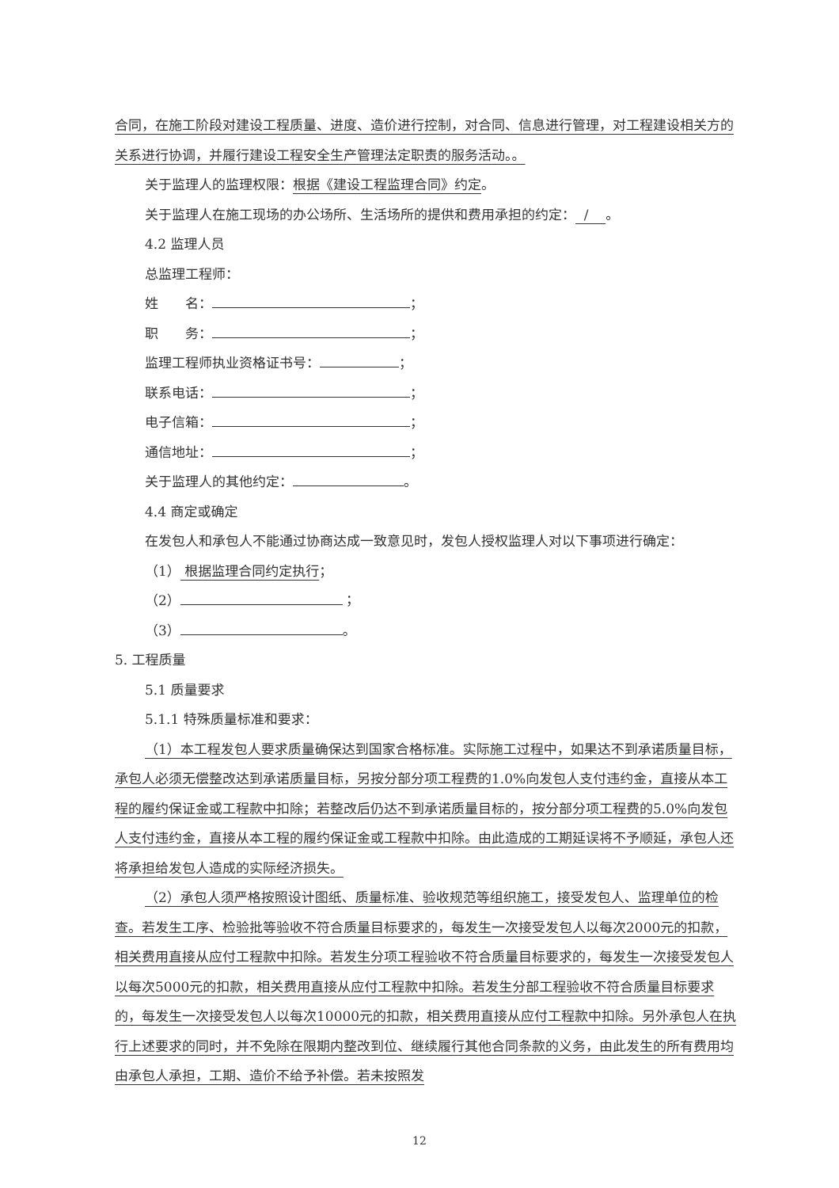合同，在施工阶段对建设工程质量、进度、造价进行控制，对合同、信息进行管理，对工程建设相关方的关系进行协调，并履行建设工程安全生产管理法定职责的服务活动。。
关于监理人的监理权限：根据《建设工程监理合同》约定。
关于监理人在施工现场的办公场所、生活场所的提供和费用承担的约定： / 。
4.2 监理人员
总监理工程师：
姓　　名： ；
职　　务： ；
监理工程师执业资格证书号： ；
联系电话： ；
电子信箱： ；
通信地址： ；
关于监理人的其他约定： 。
4.4 商定或确定
在发包人和承包人不能通过协商达成一致意见时，发包人授权监理人对以下事项进行确定：
（1） 根据监理合同约定执行；
（2） ；
（3） 。
5. 工程质量
5.1 质量要求
5.1.1 特殊质量标准和要求：
（1）本工程发包人要求质量确保达到国家合格标准。实际施工过程中，如果达不到承诺质量目标，承包人必须无偿整改达到承诺质量目标，另按分部分项工程费的1.0%向发包人支付违约金，直接从本工程的履约保证金或工程款中扣除；若整改后仍达不到承诺质量目标的，按分部分项工程费的5.0%向发包人支付违约金，直接从本工程的履约保证金或工程款中扣除。由此造成的工期延误将不予顺延，承包人还将承担给发包人造成的实际经济损失。
（2）承包人须严格按照设计图纸、质量标准、验收规范等组织施工，接受发包人、监理单位的检查。若发生工序、检验批等验收不符合质量目标要求的，每发生一次接受发包人以每次2000元的扣款，相关费用直接从应付工程款中扣除。若发生分项工程验收不符合质量目标要求的，每发生一次接受发包人以每次5000元的扣款，相关费用直接从应付工程款中扣除。若发生分部工程验收不符合质量目标要求的，每发生一次接受发包人以每次10000元的扣款，相关费用直接从应付工程款中扣除。另外承包人在执行上述要求的同时，并不免除在限期内整改到位、继续履行其他合同条款的义务，由此发生的所有费用均由承包人承担，工期、造价不给予补偿。若未按照发
12